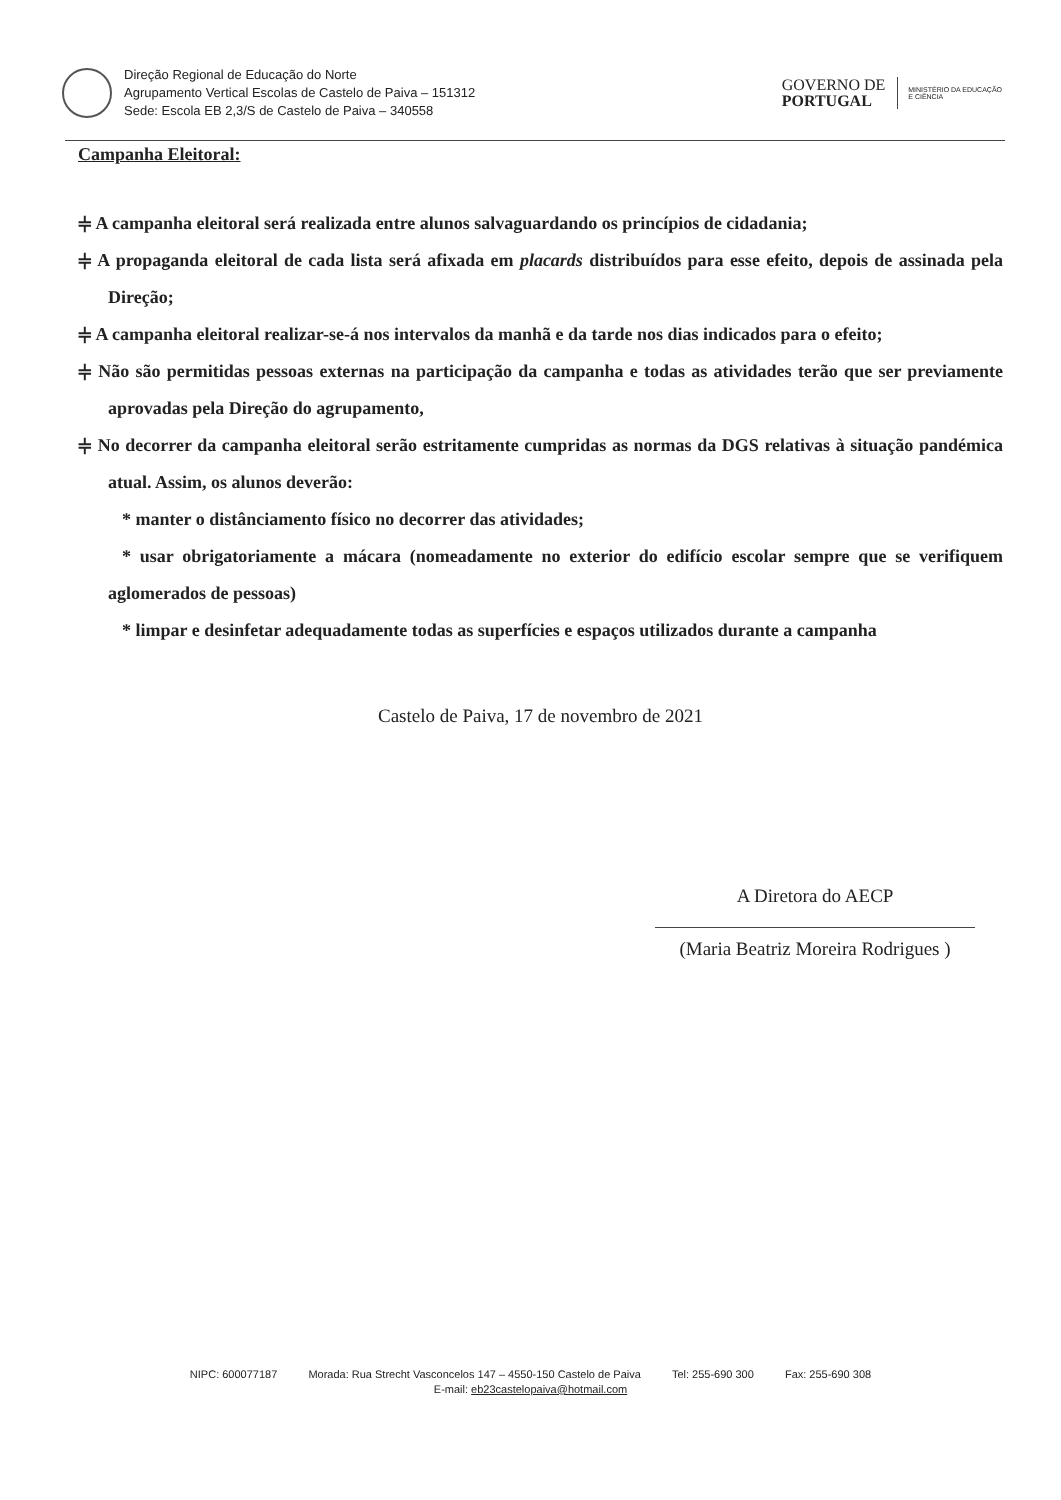Direção Regional de Educação do Norte
Agrupamento Vertical Escolas de Castelo de Paiva – 151312
Sede: Escola EB 2,3/S de Castelo de Paiva – 340558
GOVERNO DE
PORTUGAL
MINISTÉRIO DA EDUCAÇÃO
E CIÊNCIA
Campanha Eleitoral:
⫩ A campanha eleitoral será realizada entre alunos salvaguardando os princípios de cidadania;
⫩ A propaganda eleitoral de cada lista será afixada em placards distribuídos para esse efeito, depois de assinada pela Direção;
⫩ A campanha eleitoral realizar-se-á nos intervalos da manhã e da tarde nos dias indicados para o efeito;
⫩ Não são permitidas pessoas externas na participação da campanha e todas as atividades terão que ser previamente aprovadas pela Direção do agrupamento,
⫩ No decorrer da campanha eleitoral serão estritamente cumpridas as normas da DGS relativas à situação pandémica atual. Assim, os alunos deverão:
* manter o distânciamento físico no decorrer das atividades;
* usar obrigatoriamente a mácara (nomeadamente no exterior do edifício escolar sempre que se verifiquem aglomerados de pessoas)
* limpar e desinfetar adequadamente todas as superfícies e espaços utilizados durante a campanha
Castelo de Paiva, 17 de novembro de 2021
A Diretora do AECP
(Maria Beatriz Moreira Rodrigues )
NIPC: 600077187 Morada: Rua Strecht Vasconcelos 147 – 4550-150 Castelo de Paiva Tel: 255-690 300 Fax: 255-690 308
E-mail: eb23castelopaiva@hotmail.com